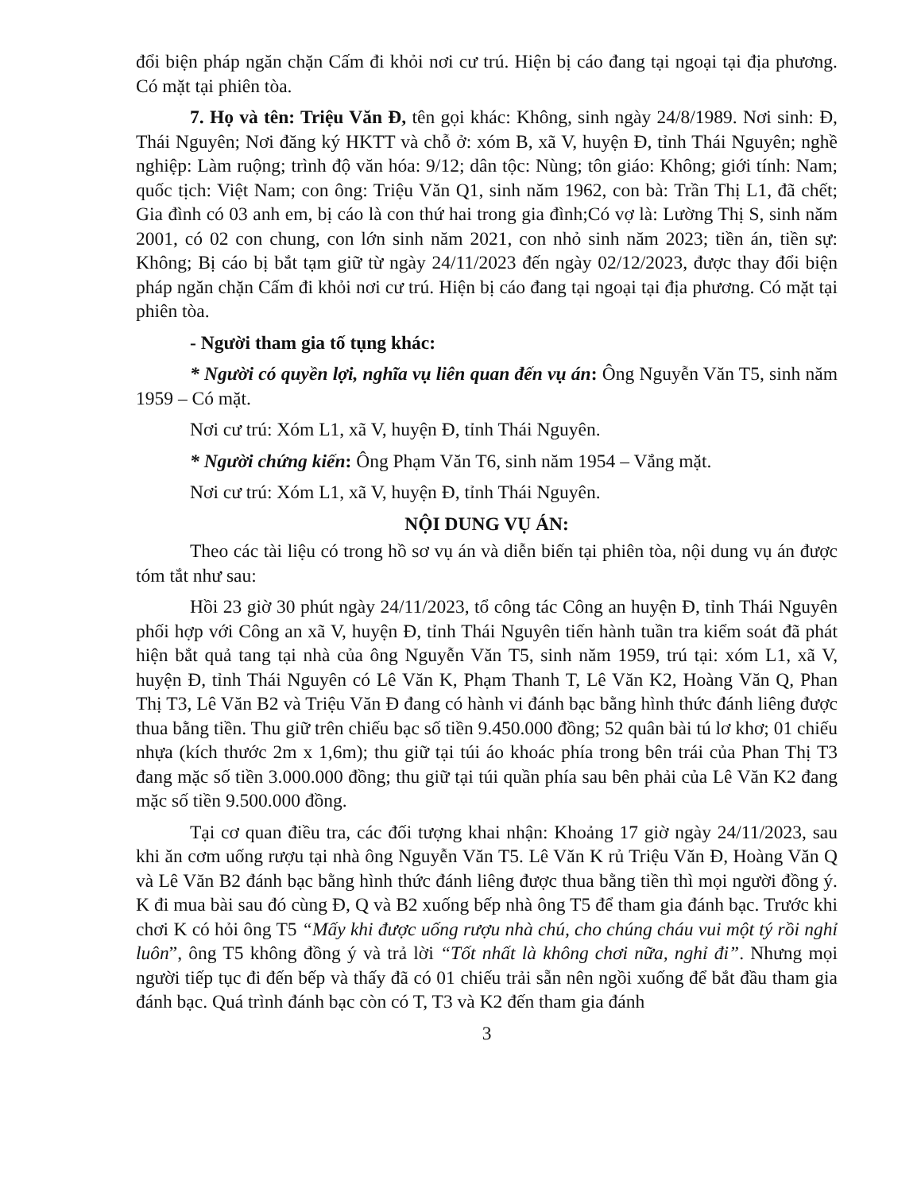đổi biện pháp ngăn chặn Cấm đi khỏi nơi cư trú. Hiện bị cáo đang tại ngoại tại địa phương. Có mặt tại phiên tòa.
7. Họ và tên: Triệu Văn Đ, tên gọi khác: Không, sinh ngày 24/8/1989. Nơi sinh: Đ, Thái Nguyên; Nơi đăng ký HKTT và chỗ ở: xóm B, xã V, huyện Đ, tỉnh Thái Nguyên; nghề nghiệp: Làm ruộng; trình độ văn hóa: 9/12; dân tộc: Nùng; tôn giáo: Không; giới tính: Nam; quốc tịch: Việt Nam; con ông: Triệu Văn Q1, sinh năm 1962, con bà: Trần Thị L1, đã chết; Gia đình có 03 anh em, bị cáo là con thứ hai trong gia đình;Có vợ là: Lường Thị S, sinh năm 2001, có 02 con chung, con lớn sinh năm 2021, con nhỏ sinh năm 2023; tiền án, tiền sự: Không; Bị cáo bị bắt tạm giữ từ ngày 24/11/2023 đến ngày 02/12/2023, được thay đổi biện pháp ngăn chặn Cấm đi khỏi nơi cư trú. Hiện bị cáo đang tại ngoại tại địa phương. Có mặt tại phiên tòa.
- Người tham gia tố tụng khác:
* Người có quyền lợi, nghĩa vụ liên quan đến vụ án: Ông Nguyễn Văn T5, sinh năm 1959 – Có mặt.
Nơi cư trú: Xóm L1, xã V, huyện Đ, tỉnh Thái Nguyên.
* Người chứng kiến: Ông Phạm Văn T6, sinh năm 1954 – Vắng mặt.
Nơi cư trú: Xóm L1, xã V, huyện Đ, tỉnh Thái Nguyên.
NỘI DUNG VỤ ÁN:
Theo các tài liệu có trong hồ sơ vụ án và diễn biến tại phiên tòa, nội dung vụ án được tóm tắt như sau:
Hồi 23 giờ 30 phút ngày 24/11/2023, tổ công tác Công an huyện Đ, tỉnh Thái Nguyên phối hợp với Công an xã V, huyện Đ, tỉnh Thái Nguyên tiến hành tuần tra kiểm soát đã phát hiện bắt quả tang tại nhà của ông Nguyễn Văn T5, sinh năm 1959, trú tại: xóm L1, xã V, huyện Đ, tỉnh Thái Nguyên có Lê Văn K, Phạm Thanh T, Lê Văn K2, Hoàng Văn Q, Phan Thị T3, Lê Văn B2 và Triệu Văn Đ đang có hành vi đánh bạc bằng hình thức đánh liêng được thua bằng tiền. Thu giữ trên chiếu bạc số tiền 9.450.000 đồng; 52 quân bài tú lơ khơ; 01 chiếu nhựa (kích thước 2m x 1,6m); thu giữ tại túi áo khoác phía trong bên trái của Phan Thị T3 đang mặc số tiền 3.000.000 đồng; thu giữ tại túi quần phía sau bên phải của Lê Văn K2 đang mặc số tiền 9.500.000 đồng.
Tại cơ quan điều tra, các đối tượng khai nhận: Khoảng 17 giờ ngày 24/11/2023, sau khi ăn cơm uống rượu tại nhà ông Nguyễn Văn T5. Lê Văn K rủ Triệu Văn Đ, Hoàng Văn Q và Lê Văn B2 đánh bạc bằng hình thức đánh liêng được thua bằng tiền thì mọi người đồng ý. K đi mua bài sau đó cùng Đ, Q và B2 xuống bếp nhà ông T5 để tham gia đánh bạc. Trước khi chơi K có hỏi ông T5 “Mấy khi được uống rượu nhà chú, cho chúng cháu vui một tý rồi nghỉ luôn”, ông T5 không đồng ý và trả lời “Tốt nhất là không chơi nữa, nghỉ đi”. Nhưng mọi người tiếp tục đi đến bếp và thấy đã có 01 chiếu trải sẵn nên ngồi xuống để bắt đầu tham gia đánh bạc. Quá trình đánh bạc còn có T, T3 và K2 đến tham gia đánh
3